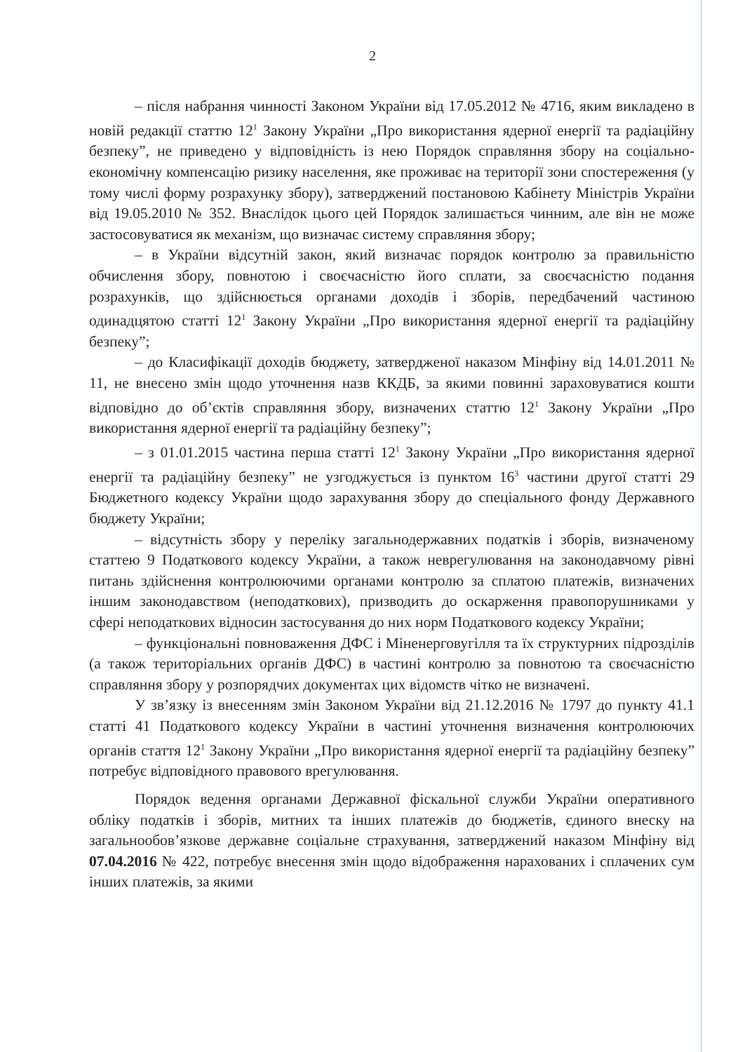2
– після набрання чинності Законом України від 17.05.2012 № 4716, яким викладено в новій редакції статтю 12<sup>1</sup> Закону України „Про використання ядерної енергії та радіаційну безпеку”, не приведено у відповідність із нею Порядок справляння збору на соціально-економічну компенсацію ризику населення, яке проживає на території зони спостереження (у тому числі форму розрахунку збору), затверджений постановою Кабінету Міністрів України від 19.05.2010 № 352. Внаслідок цього цей Порядок залишається чинним, але він не може застосовуватися як механізм, що визначає систему справляння збору;
– в України відсутній закон, який визначає порядок контролю за правильністю обчислення збору, повнотою і своєчасністю його сплати, за своєчасністю подання розрахунків, що здійснюється органами доходів і зборів, передбачений частиною одинадцятою статті 12<sup>1</sup> Закону України „Про використання ядерної енергії та радіаційну безпеку”;
– до Класифікації доходів бюджету, затвердженої наказом Мінфіну від 14.01.2011 № 11, не внесено змін щодо уточнення назв ККДБ, за якими повинні зараховуватися кошти відповідно до об’єктів справляння збору, визначених статтю 12<sup>1</sup> Закону України „Про використання ядерної енергії та радіаційну безпеку”;
– з 01.01.2015 частина перша статті 12<sup>1</sup> Закону України „Про використання ядерної енергії та радіаційну безпеку” не узгоджується із пунктом 16<sup>3</sup> частини другої статті 29 Бюджетного кодексу України щодо зарахування збору до спеціального фонду Державного бюджету України;
– відсутність збору у переліку загальнодержавних податків і зборів, визначеному статтею 9 Податкового кодексу України, а також неврегулювання на законодавчому рівні питань здійснення контролюючими органами контролю за сплатою платежів, визначених іншим законодавством (неподаткових), призводить до оскарження правопорушниками у сфері неподаткових відносин застосування до них норм Податкового кодексу України;
– функціональні повноваження ДФС і Міненерговугілля та їх структурних підрозділів (а також територіальних органів ДФС) в частині контролю за повнотою та своєчасністю справляння збору у розпорядчих документах цих відомств чітко не визначені.
У зв’язку із внесенням змін Законом України від 21.12.2016 № 1797 до пункту 41.1 статті 41 Податкового кодексу України в частині уточнення визначення контролюючих органів стаття 12<sup>1</sup> Закону України „Про використання ядерної енергії та радіаційну безпеку” потребує відповідного правового врегулювання.
Порядок ведення органами Державної фіскальної служби України оперативного обліку податків і зборів, митних та інших платежів до бюджетів, єдиного внеску на загальнообов’язкове державне соціальне страхування, затверджений наказом Мінфіну від 07.04.2016 № 422, потребує внесення змін щодо відображення нарахованих і сплачених сум інших платежів, за якими